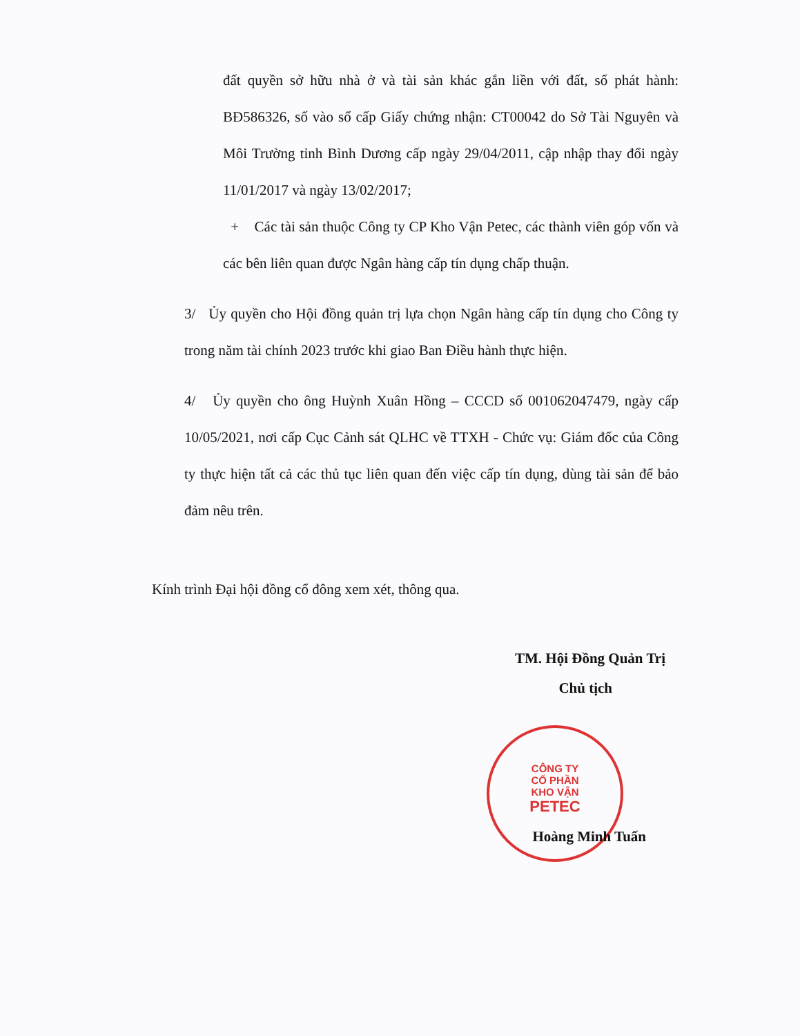CÔNG TY
CỔ PHẦN
KHO VẬN
PETEC
đất quyền sở hữu nhà ở và tài sản khác gắn liền với đất, số phát hành: BĐ586326, số vào sổ cấp Giấy chứng nhận: CT00042 do Sở Tài Nguyên và Môi Trường tỉnh Bình Dương cấp ngày 29/04/2011, cập nhập thay đổi ngày 11/01/2017 và ngày 13/02/2017;
+ Các tài sản thuộc Công ty CP Kho Vận Petec, các thành viên góp vốn và các bên liên quan được Ngân hàng cấp tín dụng chấp thuận.
3/ Ủy quyền cho Hội đồng quản trị lựa chọn Ngân hàng cấp tín dụng cho Công ty trong năm tài chính 2023 trước khi giao Ban Điều hành thực hiện.
4/ Ủy quyền cho ông Huỳnh Xuân Hồng – CCCD số 001062047479, ngày cấp 10/05/2021, nơi cấp Cục Cảnh sát QLHC về TTXH - Chức vụ: Giám đốc của Công ty thực hiện tất cả các thủ tục liên quan đến việc cấp tín dụng, dùng tài sản để bảo đảm nêu trên.
Kính trình Đại hội đồng cổ đông xem xét, thông qua.
TM. Hội Đồng Quản Trị
Chủ tịch
Hoàng Minh Tuấn